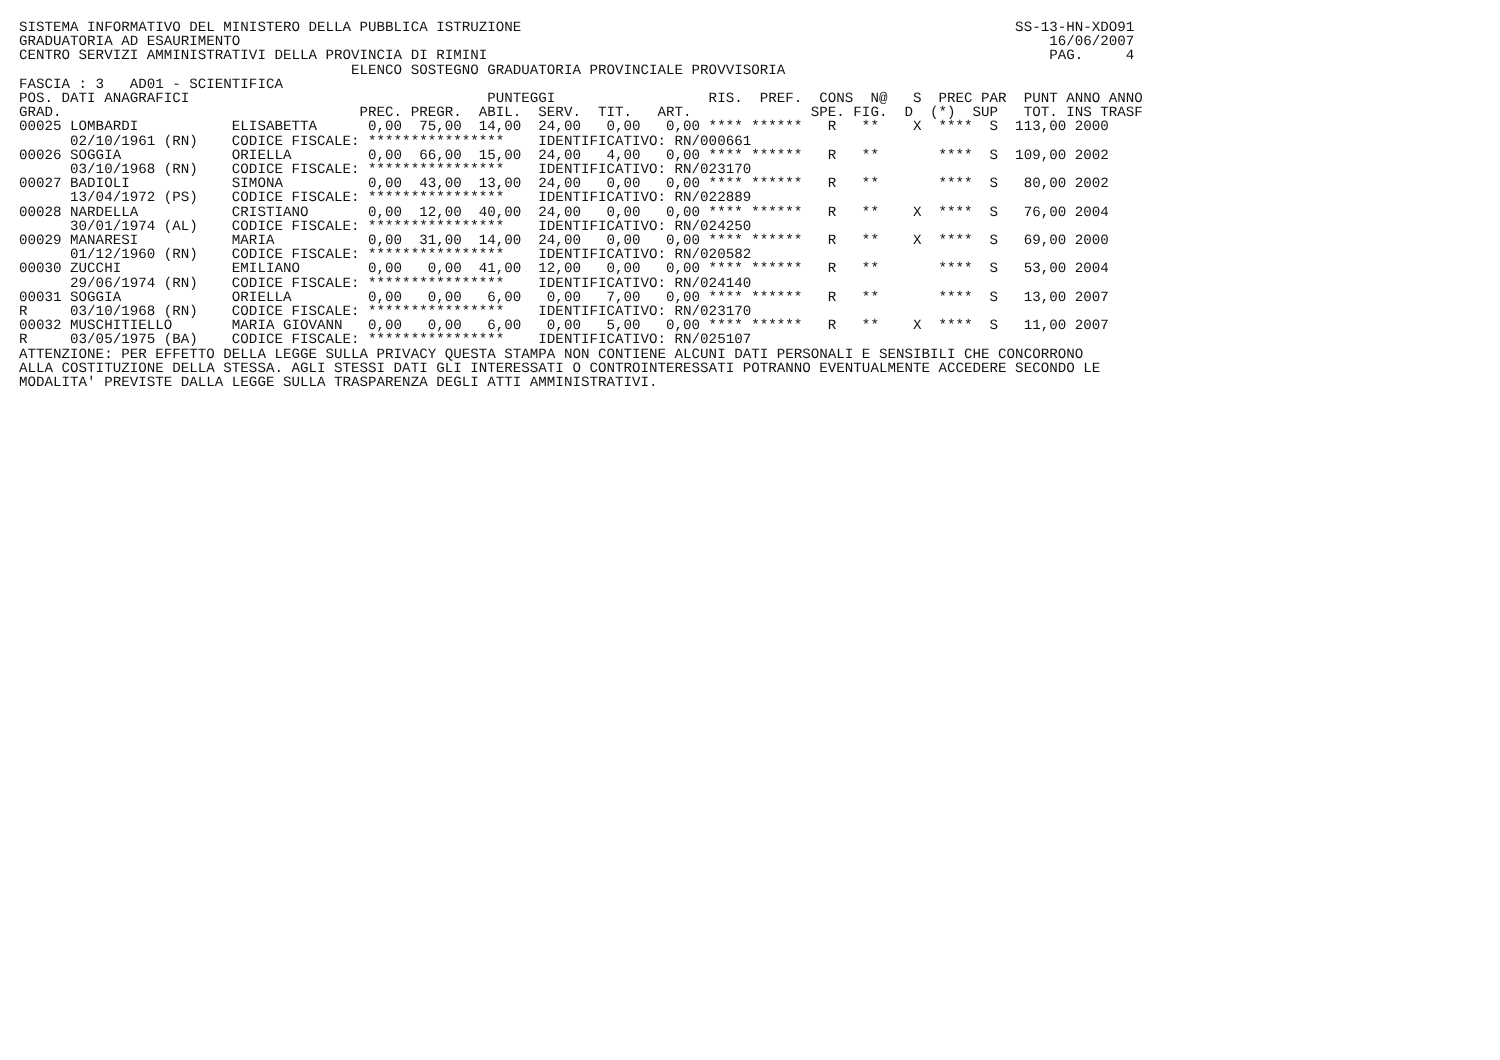SISTEMA INFORMATIVO DEL MINISTERO DELLA PUBBLICA ISTRUZIONE                                                          SS-13-HN-XDO91
GRADUATORIA AD ESAURIMENTO                                                                                               16/06/2007
CENTRO SERVIZI AMMINISTRATIVI DELLA PROVINCIA DI RIMINI                                                                  PAG.     4
                                       ELENCO SOSTEGNO GRADUATORIA PROVINCIALE PROVVISORIA
FASCIA : 3   AD01 - SCIENTIFICA
POS. DATI ANAGRAFICI                                   PUNTEGGI                  RIS.  PREF.  CONS  N@   S  PREC PAR  PUNT ANNO ANNO
GRAD.                                   PREC. PREGR.  ABIL.  SERV.  TIT.   ART.              SPE. FIG.  D  (*)  SUP   TOT. INS TRASF
00025 LOMBARDI           ELISABETTA      0,00  75,00  14,00  24,00   0,00   0,00 **** ******   R   **    X  ****  S  113,00 2000
      02/10/1961 (RN)    CODICE FISCALE: ****************    IDENTIFICATIVO: RN/000661
00026 SOGGIA             ORIELLA         0,00  66,00  15,00  24,00   4,00   0,00 **** ******   R   **       ****  S  109,00 2002
      03/10/1968 (RN)    CODICE FISCALE: ****************    IDENTIFICATIVO: RN/023170
00027 BADIOLI            SIMONA          0,00  43,00  13,00  24,00   0,00   0,00 **** ******   R   **       ****  S   80,00 2002
      13/04/1972 (PS)    CODICE FISCALE: ****************    IDENTIFICATIVO: RN/022889
00028 NARDELLA           CRISTIANO       0,00  12,00  40,00  24,00   0,00   0,00 **** ******   R   **    X  ****  S   76,00 2004
      30/01/1974 (AL)    CODICE FISCALE: ****************    IDENTIFICATIVO: RN/024250
00029 MANARESI           MARIA           0,00  31,00  14,00  24,00   0,00   0,00 **** ******   R   **    X  ****  S   69,00 2000
      01/12/1960 (RN)    CODICE FISCALE: ****************    IDENTIFICATIVO: RN/020582
00030 ZUCCHI             EMILIANO        0,00   0,00  41,00  12,00   0,00   0,00 **** ******   R   **       ****  S   53,00 2004
      29/06/1974 (RN)    CODICE FISCALE: ****************    IDENTIFICATIVO: RN/024140
00031 SOGGIA             ORIELLA         0,00   0,00   6,00   0,00   7,00   0,00 **** ******   R   **       ****  S   13,00 2007
R     03/10/1968 (RN)    CODICE FISCALE: ****************    IDENTIFICATIVO: RN/023170
00032 MUSCHITIELLO       MARIA GIOVANN   0,00   0,00   6,00   0,00   5,00   0,00 **** ******   R   **    X  ****  S   11,00 2007
R     03/05/1975 (BA)    CODICE FISCALE: ****************    IDENTIFICATIVO: RN/025107
ATTENZIONE: PER EFFETTO DELLA LEGGE SULLA PRIVACY QUESTA STAMPA NON CONTIENE ALCUNI DATI PERSONALI E SENSIBILI CHE CONCORRONO
ALLA COSTITUZIONE DELLA STESSA. AGLI STESSI DATI GLI INTERESSATI O CONTROINTERESSATI POTRANNO EVENTUALMENTE ACCEDERE SECONDO LE
MODALITA' PREVISTE DALLA LEGGE SULLA TRASPARENZA DEGLI ATTI AMMINISTRATIVI.